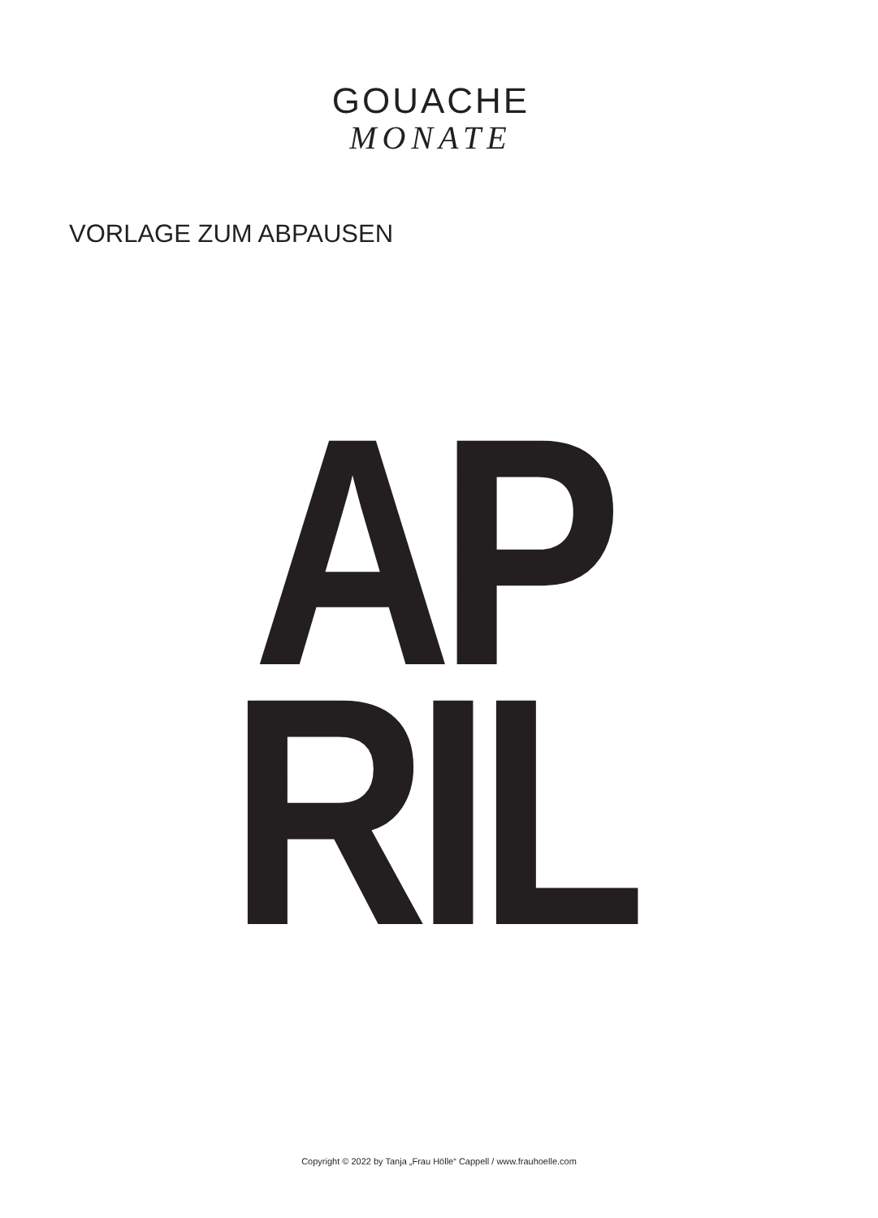GOUACHE
MONATE
VORLAGE ZUM ABPAUSEN
AP
RIL
Copyright © 2022 by Tanja „Frau Hölle“ Cappell / www.frauhoelle.com